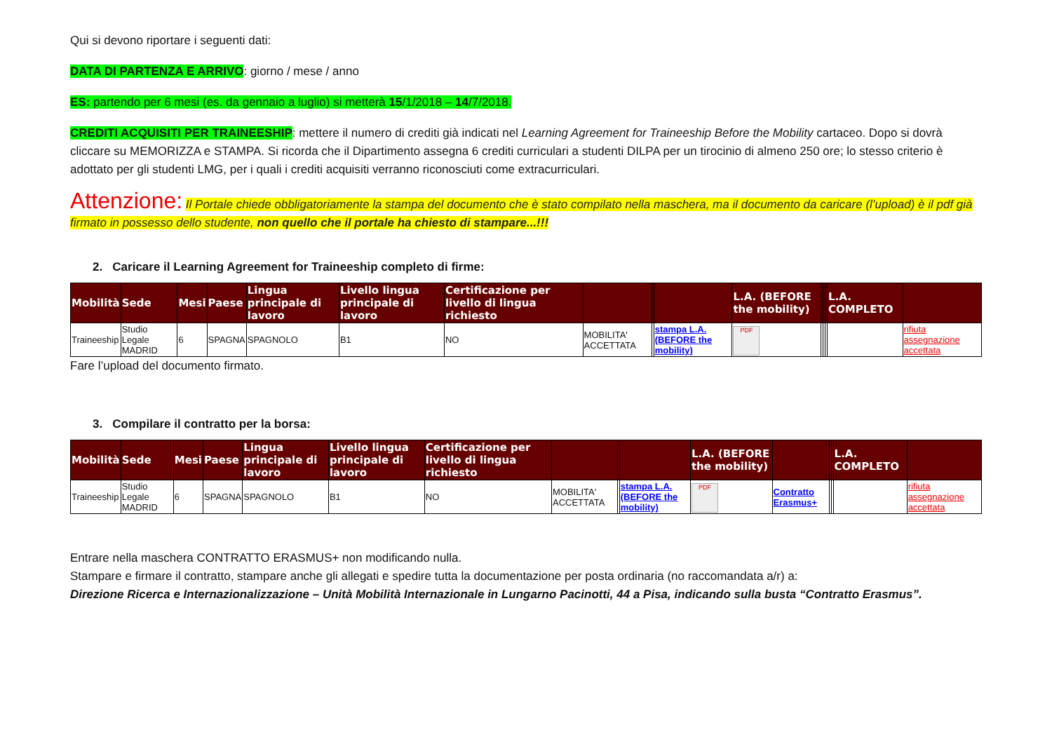Qui si devono riportare i seguenti dati:
DATA DI PARTENZA E ARRIVO: giorno / mese / anno
ES: partendo per 6 mesi (es. da gennaio a luglio) si metterà 15/1/2018 – 14/7/2018.
CREDITI ACQUISITI PER TRAINEESHIP: mettere il numero di crediti già indicati nel Learning Agreement for Traineeship Before the Mobility cartaceo. Dopo si dovrà cliccare su MEMORIZZA e STAMPA. Si ricorda che il Dipartimento assegna 6 crediti curriculari a studenti DILPA per un tirocinio di almeno 250 ore; lo stesso criterio è adottato per gli studenti LMG, per i quali i crediti acquisiti verranno riconosciuti come extracurriculari.
Attenzione: Il Portale chiede obbligatoriamente la stampa del documento che è stato compilato nella maschera, ma il documento da caricare (l’upload) è il pdf già firmato in possesso dello studente, non quello che il portale ha chiesto di stampare...!!!
2. Caricare il Learning Agreement for Traineeship completo di firme:
| Mobilità | Sede | Mesi | Paese | Lingua principale di lavoro | Livello lingua principale di lavoro | Certificazione per livello di lingua richiesto | | | | L.A. (BEFORE the mobility) | | | | L.A. COMPLETO | |
| --- | --- | --- | --- | --- | --- | --- | --- | --- | --- | --- | --- | --- | --- | --- | --- |
| Traineeship | Studio Legale MADRID | 6 | SPAGNA | SPAGNOLO | B1 | NO | MOBILITA' ACCETTATA | | stampa L.A. (BEFORE the mobility) | PDF | | | | | rifiuta assegnazione accettata |
Fare l’upload del documento firmato.
3. Compilare il contratto per la borsa:
| Mobilità | Sede | Mesi | Paese | Lingua principale di lavoro | Livello lingua principale di lavoro | Certificazione per livello di lingua richiesto | | | | L.A. (BEFORE the mobility) | | | | L.A. COMPLETO | |
| --- | --- | --- | --- | --- | --- | --- | --- | --- | --- | --- | --- | --- | --- | --- | --- |
| Traineeship | Studio Legale MADRID | 6 | SPAGNA | SPAGNOLO | B1 | NO | MOBILITA' ACCETTATA | | stampa L.A. (BEFORE the mobility) | PDF | Contratto Erasmus+ | | | | rifiuta assegnazione accettata |
Entrare nella maschera CONTRATTO ERASMUS+ non modificando nulla.
Stampare e firmare il contratto, stampare anche gli allegati e spedire tutta la documentazione per posta ordinaria (no raccomandata a/r) a:
Direzione Ricerca e Internazionalizzazione – Unità Mobilità Internazionale in Lungarno Pacinotti, 44 a Pisa, indicando sulla busta “Contratto Erasmus”.